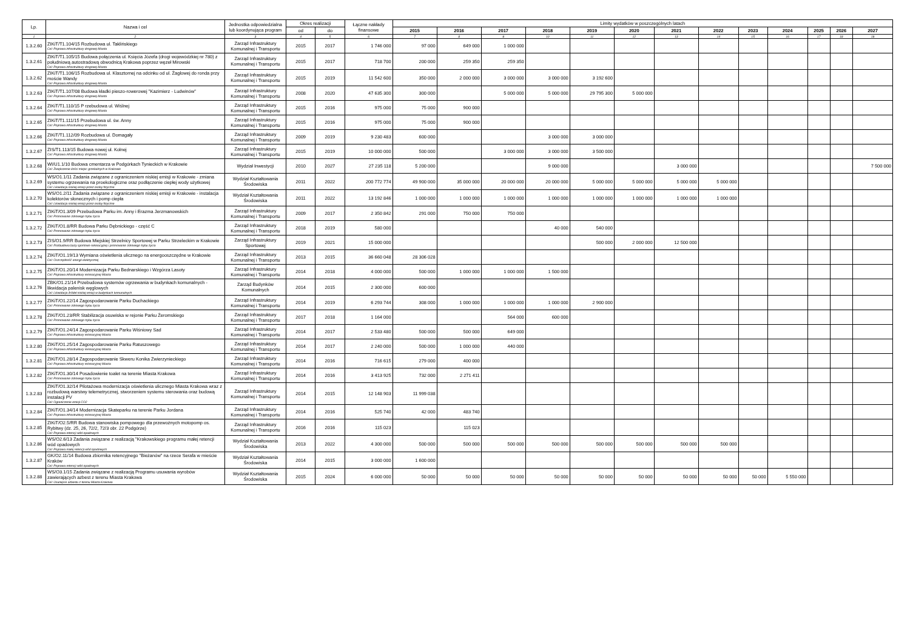| Lp. | Nazwa i cel | Jednostka odpowiedzialna lub koordynująca program | Okres realizacji | | Łączne nakłady finansowe | Limity wydatków w poszczególnych latach | | | | | | | | | | | | |
| --- | --- | --- | --- | --- | --- | --- | --- | --- | --- | --- | --- | --- | --- | --- | --- | --- | --- | --- |
| | | | od | do | | 2015 | 2016 | 2017 | 2018 | 2019 | 2020 | 2021 | 2022 | 2023 | 2024 | 2025 | 2026 | 2027 |
| 1 | 2 | 3 | 4 | 5 | 6 | 7 | 8 | 9 | 10 | 11 | 12 | 13 | 14 | 15 | 16 | 17 | 18 | 19 |
| 1.3.2.60 | ZIKiT/T1.104/15 Rozbudowa ul. Taklińskiego Cel: Poprawa infrastruktury drogowej Miasta | Zarząd Infrastruktury Komunalnej i Transportu | 2015 | 2017 | 1 746 000 | 97 000 | 649 000 | 1 000 000 | | | | | | | | | | |
| 1.3.2.61 | ZIKiT/T1.105/15 Budowa połączenia ul. Księcia Józefa (drogi wojewódzkiej nr 780) z południową autostradową obwodnicą Krakowa poprzez węzeł Mirowski Cel: Poprawa infrastruktury drogowej Miasta | Zarząd Infrastruktury Komunalnej i Transportu | 2015 | 2017 | 718 700 | 200 000 | 259 350 | 259 350 | | | | | | | | | | |
| 1.3.2.62 | ZIKiT/T1.106/15 Rozbudowa ul. Klasztornej na odcinku od ul. Żaglowej do ronda przy moście Wandy Cel: Poprawa infrastruktury drogowej Miasta | Zarząd Infrastruktury Komunalnej i Transportu | 2015 | 2019 | 11 542 600 | 350 000 | 2 000 000 | 3 000 000 | 3 000 000 | 3 192 600 | | | | | | | | |
| 1.3.2.63 | ZIKiT/T1.107/08 Budowa kładki pieszo-rowerowej "Kazimierz - Ludwinów" Cel: Poprawa infrastruktury drogowej Miasta | Zarząd Infrastruktury Komunalnej i Transportu | 2008 | 2020 | 47 635 300 | 300 000 | | 5 000 000 | 5 000 000 | 29 795 300 | 5 000 000 | | | | | | | |
| 1.3.2.64 | ZIKiT/T1.110/15 P rzebudowa ul. Wiślnej Cel: Poprawa infrastruktury drogowej Miasta | Zarząd Infrastruktury Komunalnej i Transportu | 2015 | 2016 | 975 000 | 75 000 | 900 000 | | | | | | | | | | | |
| 1.3.2.65 | ZIKiT/T1.111/15 Przebudowa ul. św. Anny Cel: Poprawa infrastruktury drogowej Miasta | Zarząd Infrastruktury Komunalnej i Transportu | 2015 | 2016 | 975 000 | 75 000 | 900 000 | | | | | | | | | | | |
| 1.3.2.66 | ZIKiT/T1.112/09 Rozbudowa ul. Domagały Cel: Poprawa infrastruktury drogowej Miasta | Zarząd Infrastruktury Komunalnej i Transportu | 2009 | 2019 | 9 230 483 | 600 000 | | | 3 000 000 | 3 000 000 | | | | | | | | |
| 1.3.2.67 | ZIS/T1.113/15 Budowa nowej ul. Kolnej Cel: Poprawa infrastruktury drogowej Miasta | Zarząd Infrastruktury Komunalnej i Transportu | 2015 | 2019 | 10 000 000 | 500 000 | | 3 000 000 | 3 000 000 | 3 500 000 | | | | | | | | |
| 1.3.2.68 | WI/U1.1/10 Budowa cmentarza w Podgórkach Tynieckich w Krakowie Cel: Zwiększenie ilości miejsc grzebalnych w Krakowie | Wydział Inwestycji | 2010 | 2027 | 27 235 118 | 5 200 000 | | | 9 000 000 | | | 3 000 000 | | | | | | 7 500 000 |
| 1.3.2.69 | WS/O1.1/11 Zadania związane z ograniczeniem niskiej emisji w Krakowie - zmiana systemu ogrzewania na proekologiczne oraz podłączenie ciepłej wody użytkowej Cel: Likwidacja niskiej emisji przez osoby fizyczne | Wydział Kształtowania Środowiska | 2011 | 2022 | 200 772 774 | 49 900 000 | 35 000 000 | 20 000 000 | 20 000 000 | 5 000 000 | 5 000 000 | 5 000 000 | 5 000 000 | | | | | |
| 1.3.2.70 | WS/O1.2/11 Zadania związane z ograniczeniem niskiej emisji w Krakowie - instalacja kolektorów słonecznych i pomp ciepła Cel: Likwidacja niskiej emisji przez osoby fizyczne | Wydział Kształtowania Środowiska | 2011 | 2022 | 13 192 846 | 1 000 000 | 1 000 000 | 1 000 000 | 1 000 000 | 1 000 000 | 1 000 000 | 1 000 000 | 1 000 000 | | | | | |
| 1.3.2.71 | ZIKiT/O1.3/09 Przebudowa Parku im. Anny i Erazma Jerzmanowskich Cel: Promowanie zdrowego trybu życia | Zarząd Infrastruktury Komunalnej i Transportu | 2009 | 2017 | 2 350 842 | 291 000 | 750 000 | 750 000 | | | | | | | | | | |
| 1.3.2.72 | ZIKiT/O1.8/RR Budowa Parku Dębnickiego - część C Cel: Promowanie zdrowego trybu życia | Zarząd Infrastruktury Komunalnej i Transportu | 2018 | 2019 | 580 000 | | | | 40 000 | 540 000 | | | | | | | | |
| 1.3.2.73 | ZIS/O1.9/RR Budowa Miejskiej Strzelnicy Sportowej w Parku Strzeleckim w Krakowie Cel: Rozbudowa bazy sportowo-rekreacyjnej i promowanie zdrowego trybu życia | Zarząd Infrastruktury Sportowej | 2019 | 2021 | 15 000 000 | | | | | 500 000 | 2 000 000 | 12 500 000 | | | | | | |
| 1.3.2.74 | ZIKiT/O1.19/13 Wymiana oświetlenia ulicznego na energooszczędne w Krakowie Cel: Oszczędność energii elektrycznej | Zarząd Infrastruktury Komunalnej i Transportu | 2013 | 2015 | 36 660 048 | 28 306 028 | | | | | | | | | | | | |
| 1.3.2.75 | ZIKiT/O1.20/14 Modernizacja Parku Bednarskiego i Wzgórza Lasoty Cel: Poprawa infrastruktury rekreacyjnej Miasta | Zarząd Infrastruktury Komunalnej i Transportu | 2014 | 2018 | 4 000 000 | 500 000 | 1 000 000 | 1 000 000 | 1 500 000 | | | | | | | | | |
| 1.3.2.76 | ZBK/O1.21/14 Przebudowa systemów ogrzewania w budynkach komunalnych - likwidacja palenisk węglowych Cel: Likwidacja źródeł niskiej emisji w budynkach komunalnych | Zarząd Budynków Komunalnych | 2014 | 2015 | 2 300 000 | 600 000 | | | | | | | | | | | | |
| 1.3.2.77 | ZIKiT/O1.22/14 Zagospodarowanie Parku Duchackiego Cel: Promowanie zdrowego trybu życia | Zarząd Infrastruktury Komunalnej i Transportu | 2014 | 2019 | 6 293 744 | 308 000 | 1 000 000 | 1 000 000 | 1 000 000 | 2 900 000 | | | | | | | | |
| 1.3.2.78 | ZIKiT/O1.23/RR Stabilizacja osuwiska w rejonie Parku Żeromskiego Cel: Promowanie zdrowego trybu życia | Zarząd Infrastruktury Komunalnej i Transportu | 2017 | 2018 | 1 164 000 | | | 564 000 | 600 000 | | | | | | | | | |
| 1.3.2.79 | ZIKiT/O1.24/14 Zagospodarowanie Parku Wiśniowy Sad Cel: Poprawa infrastruktury rekreacyjnej Miasta | Zarząd Infrastruktury Komunalnej i Transportu | 2014 | 2017 | 2 533 480 | 500 000 | 500 000 | 649 000 | | | | | | | | | | |
| 1.3.2.80 | ZIKiT/O1.25/14 Zagospodarowanie Parku Ratuszowego Cel: Poprawa infrastruktury rekreacyjnej Miasta | Zarząd Infrastruktury Komunalnej i Transportu | 2014 | 2017 | 2 240 000 | 500 000 | 1 000 000 | 440 000 | | | | | | | | | | |
| 1.3.2.81 | ZIKiT/O1.28/14 Zagospodarowanie Skweru Konika Zwierzynieckiego Cel: Poprawa infrastruktury rekreacyjnej Miasta | Zarząd Infrastruktury Komunalnej i Transportu | 2014 | 2016 | 716 615 | 279 000 | 400 000 | | | | | | | | | | | |
| 1.3.2.82 | ZIKiT/O1.30/14 Posadowienie toalet na terenie Miasta Krakowa Cel: Promowanie zdrowego trybu życia | Zarząd Infrastruktury Komunalnej i Transportu | 2014 | 2016 | 3 413 925 | 732 000 | 2 271 411 | | | | | | | | | | | |
| 1.3.2.83 | ZIKiT/O1.32/14 Pilotażowa modernizacja oświetlenia ulicznego Miasta Krakowa wraz z rozbudową warstwy telemetrycznej, stworzeniem systemu sterowania oraz budową instalacji PV Cel: Ograniczenie emisji CO2 | Zarząd Infrastruktury Komunalnej i Transportu | 2014 | 2015 | 12 148 903 | 11 999 038 | | | | | | | | | | | | |
| 1.3.2.84 | ZIKiT/O1.34/14 Modernizacja Skateparku na terenie Parku Jordana Cel: Poprawa infrastruktury rekreacyjnej Miasta | Zarząd Infrastruktury Komunalnej i Transportu | 2014 | 2016 | 525 740 | 42 000 | 483 740 | | | | | | | | | | | |
| 1.3.2.85 | ZIKiT/O2.5/RR Budowa stanowiska pompowego dla przewoźnych motopomp os. Rybitwy (dz. 25, 26, 72/2, 72/3 obr. 22 Podgórze) Cel: Poprawa retencji wód opadowych | Zarząd Infrastruktury Komunalnej i Transportu | 2016 | 2016 | 115 023 | | 115 023 | | | | | | | | | | | |
| 1.3.2.86 | WS/O2.6/13 Zadania związane z realizacją "Krakowskiego programu małej retencji wód opadowych Cel: Poprawa małej retencji wód opadowych | Wydział Kształtowania Środowiska | 2013 | 2022 | 4 300 000 | 500 000 | 500 000 | 500 000 | 500 000 | 500 000 | 500 000 | 500 000 | 500 000 | | | | | |
| 1.3.2.87 | GK/O2.11/14 Budowa zbiornika retencyjnego "Bieżanów" na rzece Serafa w mieście Kraków Cel: Poprawa retencji wód opadowych | Wydział Kształtowania Środowiska | 2014 | 2015 | 3 000 000 | 1 600 000 | | | | | | | | | | | | |
| 1.3.2.88 | WS/O3.1/15 Zadania związane z realizacją Programu usuwania wyrobów zawierających azbest z terenu Miasta Krakowa Cel: Usunięcie azbestu z terenu Miasta Krakowa | Wydział Kształtowania Środowiska | 2015 | 2024 | 6 000 000 | 50 000 | 50 000 | 50 000 | 50 000 | 50 000 | 50 000 | 50 000 | 50 000 | 50 000 | 5 550 000 | | | |